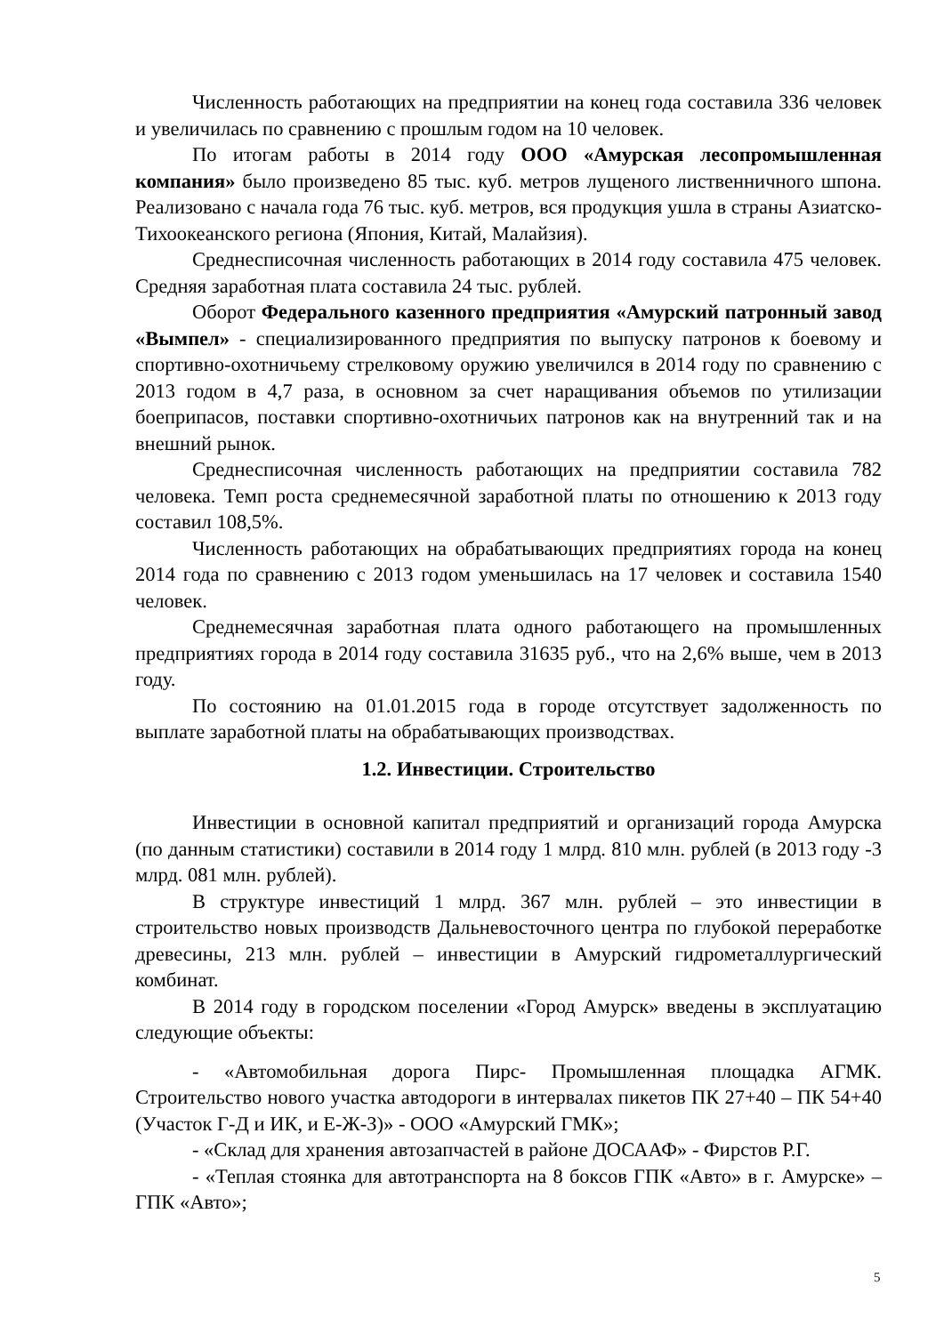Численность работающих на предприятии на конец года составила 336 человек и увеличилась по сравнению с прошлым годом на 10 человек.
По итогам работы в 2014 году ООО «Амурская лесопромышленная компания» было произведено 85 тыс. куб. метров лущеного лиственничного шпона. Реализовано с начала года 76 тыс. куб. метров, вся продукция ушла в страны Азиатско-Тихоокеанского региона (Япония, Китай, Малайзия).
Среднесписочная численность работающих в 2014 году составила 475 человек. Средняя заработная плата составила 24 тыс. рублей.
Оборот Федерального казенного предприятия «Амурский патронный завод «Вымпел» - специализированного предприятия по выпуску патронов к боевому и спортивно-охотничьему стрелковому оружию увеличился в 2014 году по сравнению с 2013 годом в 4,7 раза, в основном за счет наращивания объемов по утилизации боеприпасов, поставки спортивно-охотничьих патронов как на внутренний так и на внешний рынок.
Среднесписочная численность работающих на предприятии составила 782 человека. Темп роста среднемесячной заработной платы по отношению к 2013 году составил 108,5%.
Численность работающих на обрабатывающих предприятиях города на конец 2014 года по сравнению с 2013 годом уменьшилась на 17 человек и составила 1540 человек.
Среднемесячная заработная плата одного работающего на промышленных предприятиях города в 2014 году составила 31635 руб., что на 2,6% выше, чем в 2013 году.
По состоянию на 01.01.2015 года в городе отсутствует задолженность по выплате заработной платы на обрабатывающих производствах.
1.2. Инвестиции. Строительство
Инвестиции в основной капитал предприятий и организаций города Амурска (по данным статистики) составили в 2014 году 1 млрд. 810 млн. рублей (в 2013 году -3 млрд. 081 млн. рублей).
В структуре инвестиций 1 млрд. 367 млн. рублей – это инвестиции в строительство новых производств Дальневосточного центра по глубокой переработке древесины, 213 млн. рублей – инвестиции в Амурский гидрометаллургический комбинат.
В 2014 году в городском поселении «Город Амурск» введены в эксплуатацию следующие объекты:
- «Автомобильная дорога Пирс- Промышленная площадка АГМК. Строительство нового участка автодороги в интервалах пикетов ПК 27+40 – ПК 54+40 (Участок Г-Д и ИК, и Е-Ж-З)» - ООО «Амурский ГМК»;
- «Склад для хранения автозапчастей в районе ДОСААФ» - Фирстов Р.Г.
- «Теплая стоянка для автотранспорта на 8 боксов ГПК «Авто» в г. Амурске» – ГПК «Авто»;
5